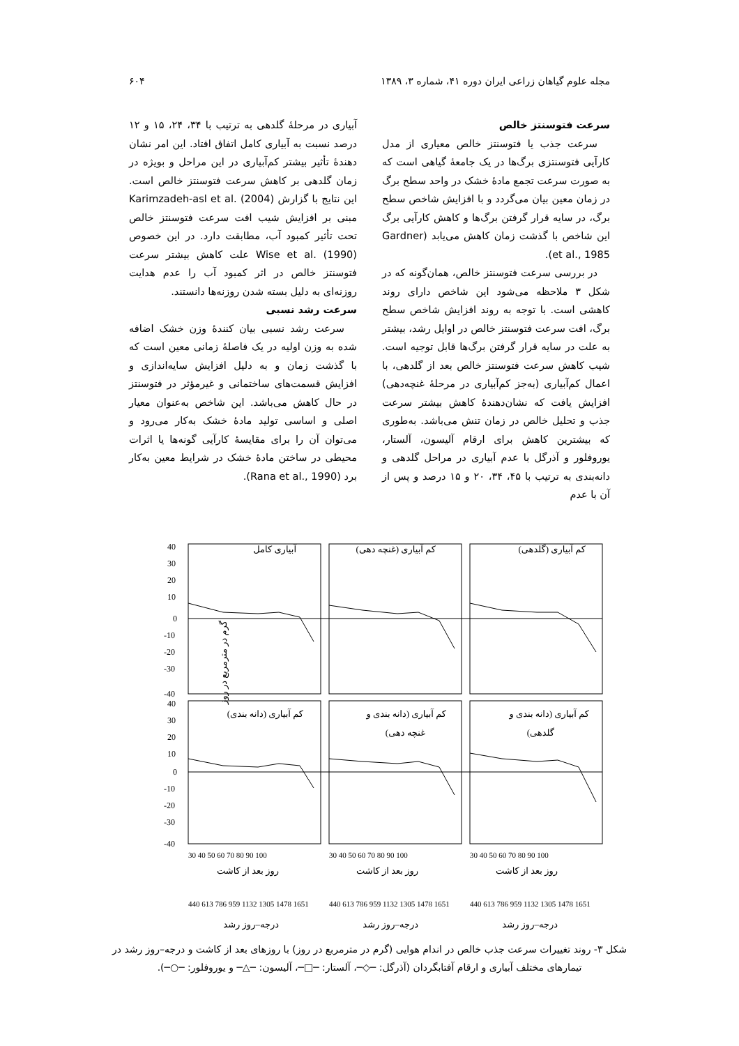مجله علوم گیاهان زراعی ایران دوره ۴۱، شماره ۳، ۱۳۸۹ ۶۰۴
سرعت فتوسنتز خالص
سرعت جذب یا فتوسنتز خالص معیاری از مدل کارآیی فتوسنتزی برگ‌ها در یک جامعهٔ گیاهی است که به صورت سرعت تجمع مادهٔ خشک در واحد سطح برگ در زمان معین بیان می‌گردد و با افزایش شاخص سطح برگ، در سایه قرار گرفتن برگ‌ها و کاهش کارآیی برگ این شاخص با گذشت زمان کاهش می‌یابد (Gardner et al., 1985).
در بررسی سرعت فتوسنتز خالص، همان‌گونه که در شکل ۳ ملاحظه می‌شود این شاخص دارای روند کاهشی است. با توجه به روند افزایش شاخص سطح برگ، افت سرعت فتوسنتز خالص در اوایل رشد، بیشتر به علت در سایه قرار گرفتن برگ‌ها قابل توجیه است. شیب کاهش سرعت فتوسنتز خالص بعد از گلدهی، با اعمال کم‌آبیاری (به‌جز کم‌آبیاری در مرحلهٔ غنچه‌دهی) افزایش یافت که نشان‌دهندهٔ کاهش بیشتر سرعت جذب و تحلیل خالص در زمان تنش می‌باشد. به‌طوری که بیشترین کاهش برای ارقام آلیسون، آلستار، یوروفلور و آذرگل با عدم آبیاری در مراحل گلدهی و دانه‌بندی به ترتیب با ۴۵، ۳۴، ۲۰ و ۱۵ درصد و پس از آن با عدم
آبیاری در مرحلهٔ گلدهی به ترتیب با ۳۴، ۲۴، ۱۵ و ۱۲ درصد نسبت به آبیاری کامل اتفاق افتاد. این امر نشان دهندهٔ تأثیر بیشتر کم‌آبیاری در این مراحل و بویژه در زمان گلدهی بر کاهش سرعت فتوسنتز خالص است. این نتایج با گزارش Karimzadeh-asl et al. (2004) مبنی بر افزایش شیب افت سرعت فتوسنتز خالص تحت تأثیر کمبود آب، مطابقت دارد. در این خصوص Wise et al. (1990) علت کاهش بیشتر سرعت فتوسنتز خالص در اثر کمبود آب را عدم هدایت روزنه‌ای به دلیل بسته شدن روزنه‌ها دانستند.
سرعت رشد نسبی
سرعت رشد نسبی بیان کنندهٔ وزن خشک اضافه شده به وزن اولیه در یک فاصلهٔ زمانی معین است که با گذشت زمان و به دلیل افزایش سایه‌اندازی و افزایش قسمت‌های ساختمانی و غیرمؤثر در فتوسنتز در حال کاهش می‌باشد. این شاخص به‌عنوان معیار اصلی و اساسی تولید مادهٔ خشک به‌کار می‌رود و می‌توان آن را برای مقایسهٔ کارآیی گونه‌ها یا اثرات محیطی در ساختن مادهٔ خشک در شرایط معین به‌کار برد (Rana et al., 1990).
40
30
20
10
0
-10
-20
-30
-40
40
30
20
10
0
-10
-20
-30
-40
آبیاری کامل
کم آبیاری (غنچه دهی)
کم آبیاری (گلدهی)
کم آبیاری (دانه بندی)
کم آبیاری (دانه بندی و
غنچه دهی)
کم آبیاری (دانه بندی و
گلدهی)
روز بعد از کاشت
روز بعد از کاشت
روز بعد از کاشت
درجه–روز رشد
درجه–روز رشد
درجه–روز رشد
گرم در مترمربع در روز
30 40 50 60 70 80 90 100
30 40 50 60 70 80 90 100
30 40 50 60 70 80 90 100
440 613 786 959 1132 1305 1478 1651
440 613 786 959 1132 1305 1478 1651
440 613 786 959 1132 1305 1478 1651
شکل ۳- روند تغییرات سرعت جذب خالص در اندام هوایی (گرم در مترمربع در روز) با روزهای بعد از کاشت و درجه–روز رشد در تیمارهای مختلف آبیاری و ارقام آفتابگردان (آذرگل: ─◇─، آلستار: ─□─، آلیسون: ─△─ و یوروفلور: ─○─).